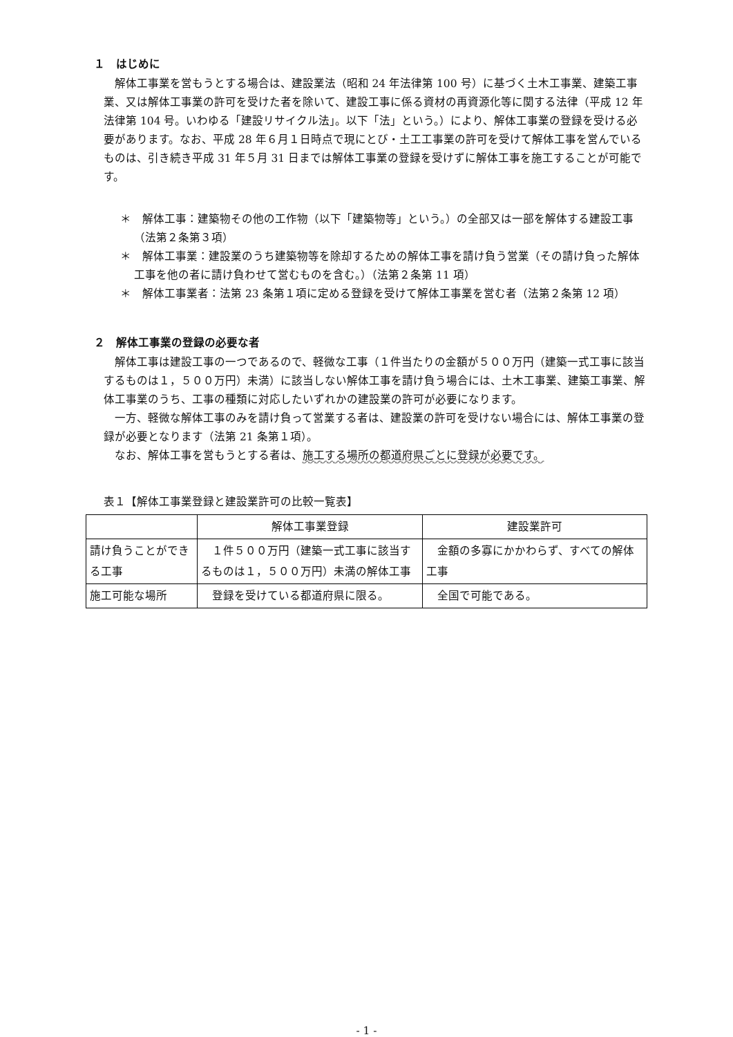１　はじめに
解体工事業を営もうとする場合は、建設業法（昭和 24 年法律第 100 号）に基づく土木工事業、建築工事業、又は解体工事業の許可を受けた者を除いて、建設工事に係る資材の再資源化等に関する法律（平成 12 年法律第 104 号。いわゆる「建設リサイクル法」。以下「法」という。）により、解体工事業の登録を受ける必要があります。なお、平成 28 年６月１日時点で現にとび・土工工事業の許可を受けて解体工事を営んでいるものは、引き続き平成 31 年５月 31 日までは解体工事業の登録を受けずに解体工事を施工することが可能です。
＊　解体工事：建築物その他の工作物（以下「建築物等」という。）の全部又は一部を解体する建設工事（法第２条第３項）
＊　解体工事業：建設業のうち建築物等を除却するための解体工事を請け負う営業（その請け負った解体工事を他の者に請け負わせて営むものを含む。）（法第２条第 11 項）
＊　解体工事業者：法第 23 条第１項に定める登録を受けて解体工事業を営む者（法第２条第 12 項）
２　解体工事業の登録の必要な者
解体工事は建設工事の一つであるので、軽微な工事（１件当たりの金額が５００万円（建築一式工事に該当するものは１，５００万円）未満）に該当しない解体工事を請け負う場合には、土木工事業、建築工事業、解体工事業のうち、工事の種類に対応したいずれかの建設業の許可が必要になります。
一方、軽微な解体工事のみを請け負って営業する者は、建設業の許可を受けない場合には、解体工事業の登録が必要となります（法第 21 条第１項）。
なお、解体工事を営もうとする者は、施工する場所の都道府県ごとに登録が必要です。
表１【解体工事業登録と建設業許可の比較一覧表】
| | 解体工事業登録 | 建設業許可 |
| --- | --- | --- |
| 請け負うことができる工事 | １件５００万円（建築一式工事に該当するものは１，５００万円）未満の解体工事 | 金額の多寡にかかわらず、すべての解体工事 |
| 施工可能な場所 | 登録を受けている都道府県に限る。 | 全国で可能である。 |
- 1 -